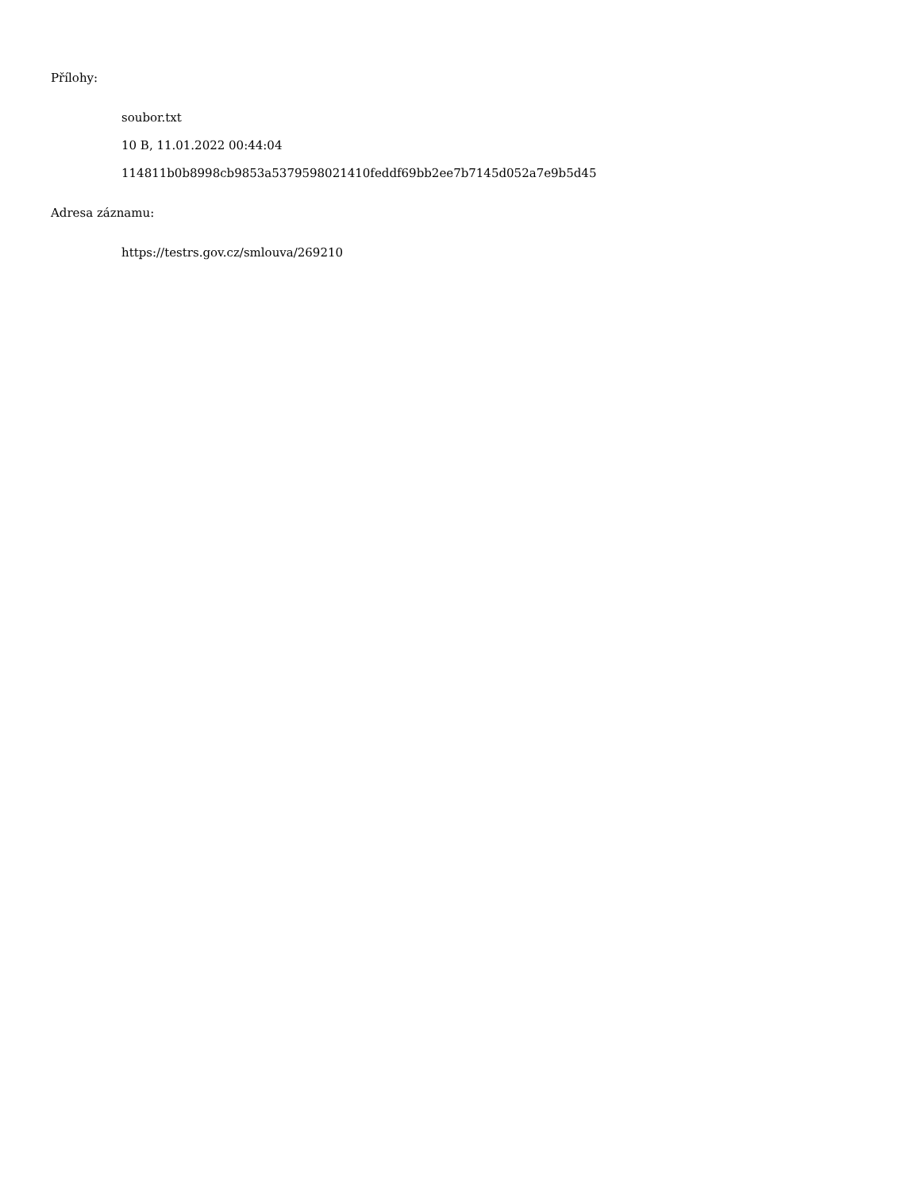Přílohy:
soubor.txt
10 B, 11.01.2022 00:44:04
114811b0b8998cb9853a5379598021410feddf69bb2ee7b7145d052a7e9b5d45
Adresa záznamu:
https://testrs.gov.cz/smlouva/269210